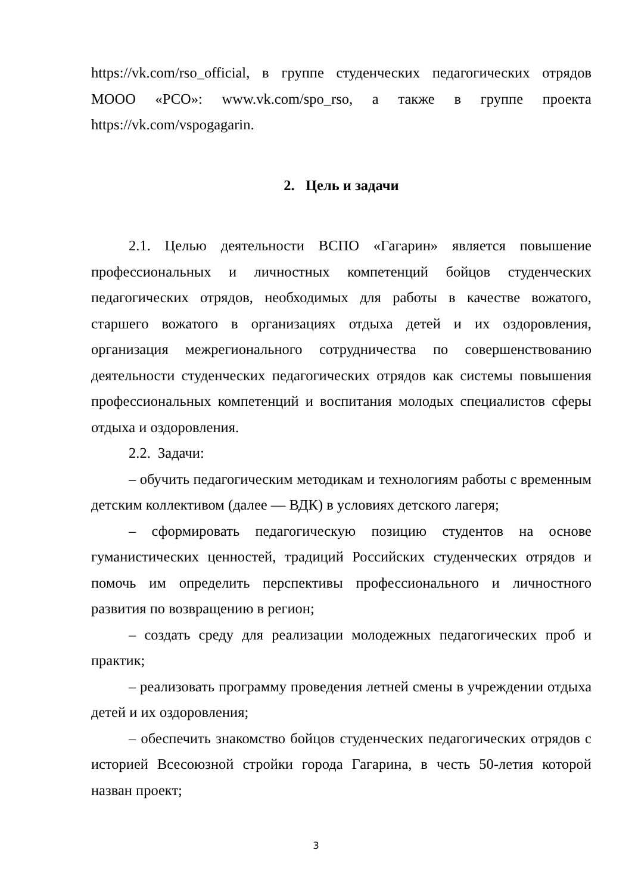https://vk.com/rso_official, в группе студенческих педагогических отрядов МООО «РСО»: www.vk.com/spo_rso, а также в группе проекта https://vk.com/vspogagarin.
2. Цель и задачи
2.1. Целью деятельности ВСПО «Гагарин» является повышение профессиональных и личностных компетенций бойцов студенческих педагогических отрядов, необходимых для работы в качестве вожатого, старшего вожатого в организациях отдыха детей и их оздоровления, организация межрегионального сотрудничества по совершенствованию деятельности студенческих педагогических отрядов как системы повышения профессиональных компетенций и воспитания молодых специалистов сферы отдыха и оздоровления.
2.2. Задачи:
– обучить педагогическим методикам и технологиям работы с временным детским коллективом (далее — ВДК) в условиях детского лагеря;
– сформировать педагогическую позицию студентов на основе гуманистических ценностей, традиций Российских студенческих отрядов и помочь им определить перспективы профессионального и личностного развития по возвращению в регион;
– создать среду для реализации молодежных педагогических проб и практик;
– реализовать программу проведения летней смены в учреждении отдыха детей и их оздоровления;
– обеспечить знакомство бойцов студенческих педагогических отрядов с историей Всесоюзной стройки города Гагарина, в честь 50-летия которой назван проект;
3